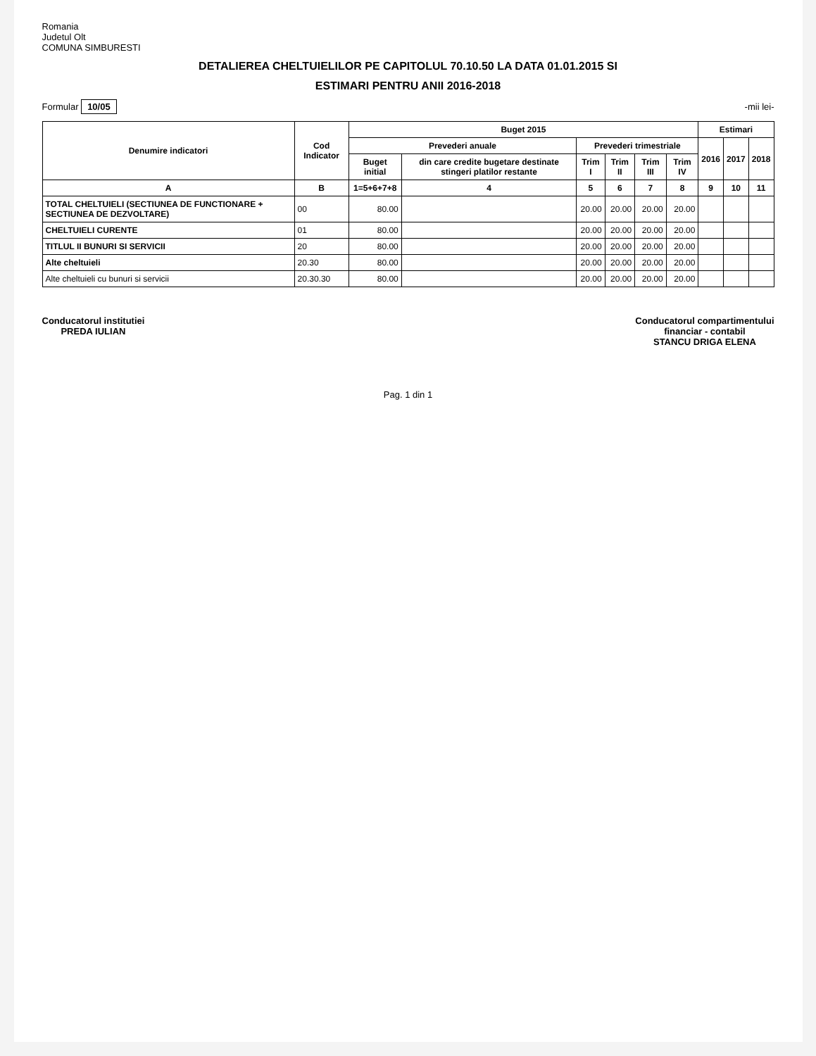Romania
Judetul Olt
COMUNA SIMBURESTI
DETALIEREA CHELTUIELILOR PE CAPITOLUL 70.10.50 LA DATA 01.01.2015 SI
ESTIMARI PENTRU ANII 2016-2018
Formular 10/05 -mii lei-
| Denumire indicatori | Cod Indicator | Buget 2015 | | | | | | Estimari | | |
| --- | --- | --- | --- | --- | --- | --- | --- | --- | --- | --- |
| | | Prevederi anuale | | Prevederi trimestriale | | | | 2016 | 2017 | 2018 |
| | | Buget initial | din care credite bugetare destinate stingeri platilor restante | Trim I | Trim II | Trim III | Trim IV | | | |
| A | B | 1=5+6+7+8 | 4 | 5 | 6 | 7 | 8 | 9 | 10 | 11 |
| TOTAL CHELTUIELI (SECTIUNEA DE FUNCTIONARE + SECTIUNEA DE DEZVOLTARE) | 00 | 80.00 | | 20.00 | 20.00 | 20.00 | 20.00 | | | |
| CHELTUIELI CURENTE | 01 | 80.00 | | 20.00 | 20.00 | 20.00 | 20.00 | | | |
| TITLUL II BUNURI SI SERVICII | 20 | 80.00 | | 20.00 | 20.00 | 20.00 | 20.00 | | | |
| Alte cheltuieli | 20.30 | 80.00 | | 20.00 | 20.00 | 20.00 | 20.00 | | | |
| Alte cheltuieli cu bunuri si servicii | 20.30.30 | 80.00 | | 20.00 | 20.00 | 20.00 | 20.00 | | | |
Conducatorul institutiei
PREDA IULIAN
Conducatorul compartimentului
financiar - contabil
STANCU DRIGA ELENA
Pag. 1 din 1